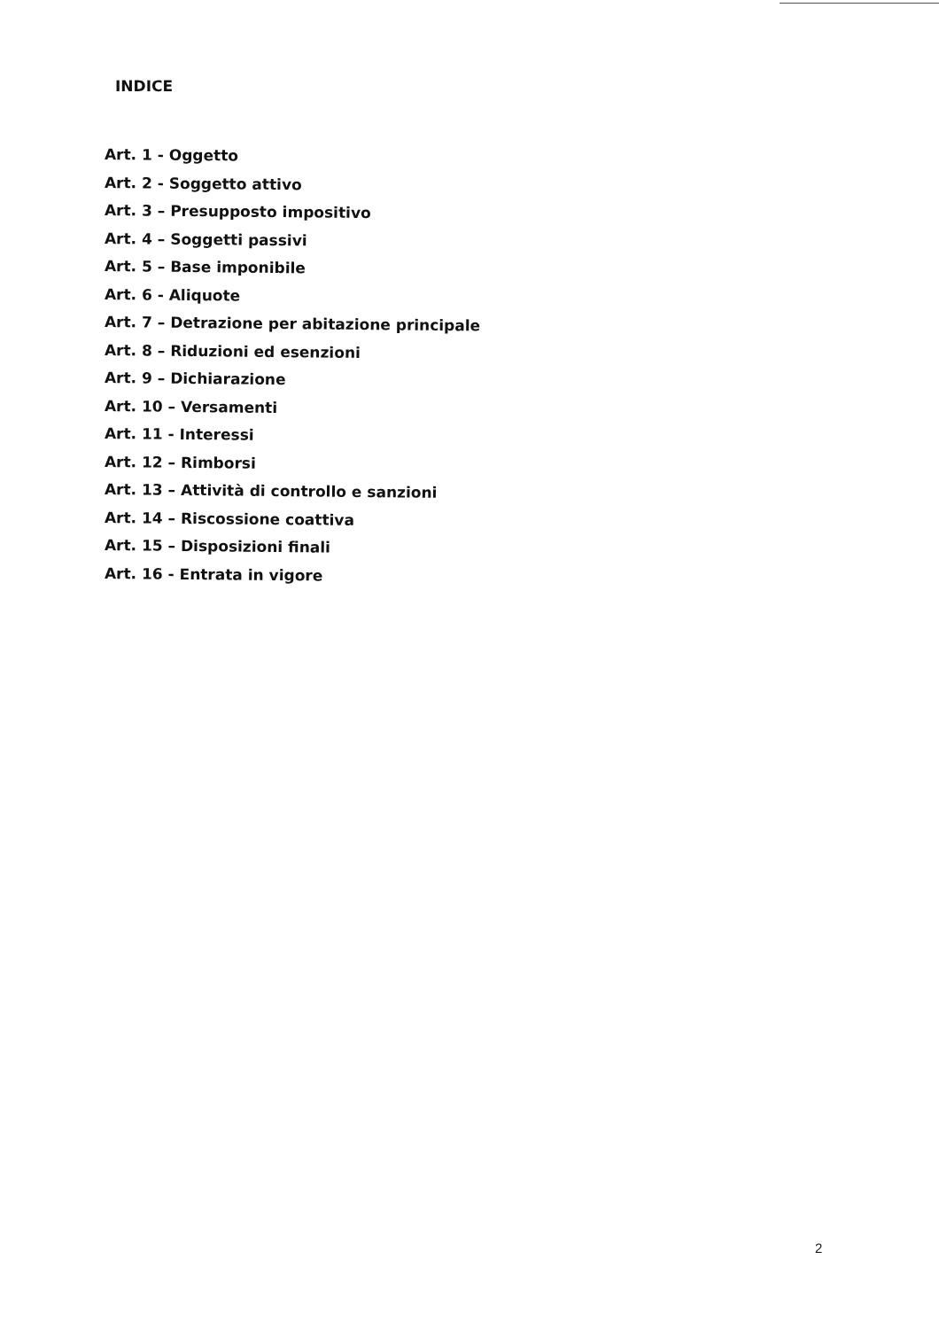INDICE
Art. 1 - Oggetto
Art. 2 - Soggetto attivo
Art. 3 – Presupposto impositivo
Art. 4 – Soggetti passivi
Art. 5 – Base imponibile
Art. 6 - Aliquote
Art. 7 – Detrazione per abitazione principale
Art. 8 – Riduzioni ed esenzioni
Art. 9 – Dichiarazione
Art. 10 – Versamenti
Art. 11 - Interessi
Art. 12 – Rimborsi
Art. 13 – Attività di controllo e sanzioni
Art. 14 – Riscossione coattiva
Art. 15 – Disposizioni finali
Art. 16 - Entrata in vigore
2